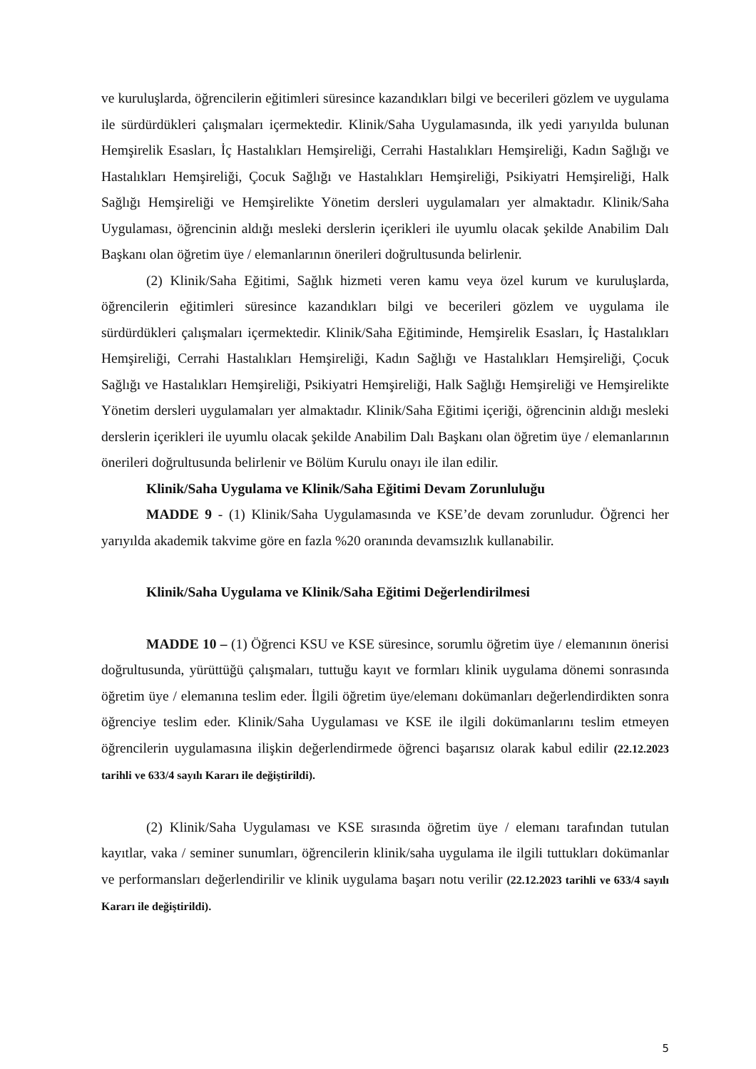ve kuruluşlarda, öğrencilerin eğitimleri süresince kazandıkları bilgi ve becerileri gözlem ve uygulama ile sürdürdükleri çalışmaları içermektedir. Klinik/Saha Uygulamasında, ilk yedi yarıyılda bulunan Hemşirelik Esasları, İç Hastalıkları Hemşireliği, Cerrahi Hastalıkları Hemşireliği, Kadın Sağlığı ve Hastalıkları Hemşireliği, Çocuk Sağlığı ve Hastalıkları Hemşireliği, Psikiyatri Hemşireliği, Halk Sağlığı Hemşireliği ve Hemşirelikte Yönetim dersleri uygulamaları yer almaktadır. Klinik/Saha Uygulaması, öğrencinin aldığı mesleki derslerin içerikleri ile uyumlu olacak şekilde Anabilim Dalı Başkanı olan öğretim üye / elemanlarının önerileri doğrultusunda belirlenir.
(2) Klinik/Saha Eğitimi, Sağlık hizmeti veren kamu veya özel kurum ve kuruluşlarda, öğrencilerin eğitimleri süresince kazandıkları bilgi ve becerileri gözlem ve uygulama ile sürdürdükleri çalışmaları içermektedir. Klinik/Saha Eğitiminde, Hemşirelik Esasları, İç Hastalıkları Hemşireliği, Cerrahi Hastalıkları Hemşireliği, Kadın Sağlığı ve Hastalıkları Hemşireliği, Çocuk Sağlığı ve Hastalıkları Hemşireliği, Psikiyatri Hemşireliği, Halk Sağlığı Hemşireliği ve Hemşirelikte Yönetim dersleri uygulamaları yer almaktadır. Klinik/Saha Eğitimi içeriği, öğrencinin aldığı mesleki derslerin içerikleri ile uyumlu olacak şekilde Anabilim Dalı Başkanı olan öğretim üye / elemanlarının önerileri doğrultusunda belirlenir ve Bölüm Kurulu onayı ile ilan edilir.
Klinik/Saha Uygulama ve Klinik/Saha Eğitimi Devam Zorunluluğu
MADDE 9 - (1) Klinik/Saha Uygulamasında ve KSE’de devam zorunludur. Öğrenci her yarıyılda akademik takvime göre en fazla %20 oranında devamsızlık kullanabilir.
Klinik/Saha Uygulama ve Klinik/Saha Eğitimi Değerlendirilmesi
MADDE 10 – (1) Öğrenci KSU ve KSE süresince, sorumlu öğretim üye / elemanının önerisi doğrultusunda, yürüttüğü çalışmaları, tuttuğu kayıt ve formları klinik uygulama dönemi sonrasında öğretim üye / elemanına teslim eder. İlgili öğretim üye/elemanı dokümanları değerlendirdikten sonra öğrenciye teslim eder. Klinik/Saha Uygulaması ve KSE ile ilgili dokümanlarını teslim etmeyen öğrencilerin uygulamasına ilişkin değerlendirmede öğrenci başarısız olarak kabul edilir (22.12.2023 tarihli ve 633/4 sayılı Kararı ile değiştirildi).
(2) Klinik/Saha Uygulaması ve KSE sırasında öğretim üye / elemanı tarafından tutulan kayıtlar, vaka / seminer sunumları, öğrencilerin klinik/saha uygulama ile ilgili tuttukları dokümanlar ve performansları değerlendirilir ve klinik uygulama başarı notu verilir (22.12.2023 tarihli ve 633/4 sayılı Kararı ile değiştirildi).
5